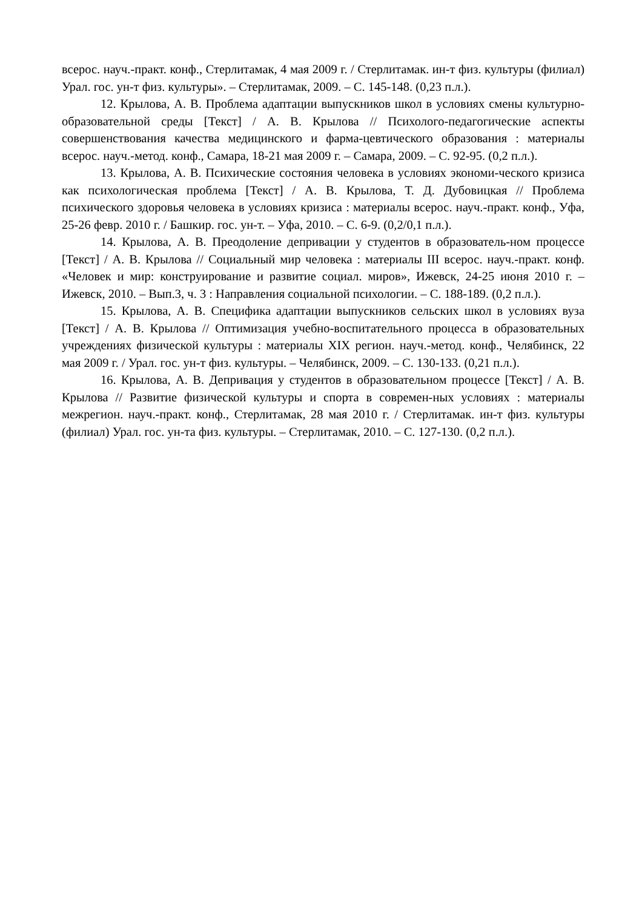всерос. науч.-практ. конф., Стерлитамак, 4 мая 2009 г. / Стерлитамак. ин-т физ. культуры (филиал) Урал. гос. ун-т физ. культуры». – Стерлитамак, 2009. – С. 145-148. (0,23 п.л.).
12. Крылова, А. В. Проблема адаптации выпускников школ в условиях смены культурно-образовательной среды [Текст] / А. В. Крылова // Психолого-педагогические аспекты совершенствования качества медицинского и фарма-цевтического образования : материалы всерос. науч.-метод. конф., Самара, 18-21 мая 2009 г. – Самара, 2009. – С. 92-95. (0,2 п.л.).
13. Крылова, А. В. Психические состояния человека в условиях экономи-ческого кризиса как психологическая проблема [Текст] / А. В. Крылова, Т. Д. Дубовицкая // Проблема психического здоровья человека в условиях кризиса : материалы всерос. науч.-практ. конф., Уфа, 25-26 февр. 2010 г. / Башкир. гос. ун-т. – Уфа, 2010. – С. 6-9. (0,2/0,1 п.л.).
14. Крылова, А. В. Преодоление депривации у студентов в образователь-ном процессе [Текст] / А. В. Крылова // Социальный мир человека : материалы III всерос. науч.-практ. конф. «Человек и мир: конструирование и развитие социал. миров», Ижевск, 24-25 июня 2010 г. – Ижевск, 2010. – Вып.3, ч. 3 : Направления социальной психологии. – С. 188-189. (0,2 п.л.).
15. Крылова, А. В. Специфика адаптации выпускников сельских школ в условиях вуза [Текст] / А. В. Крылова // Оптимизация учебно-воспитательного процесса в образовательных учреждениях физической культуры : материалы XIX регион. науч.-метод. конф., Челябинск, 22 мая 2009 г. / Урал. гос. ун-т физ. культуры. – Челябинск, 2009. – С. 130-133. (0,21 п.л.).
16. Крылова, А. В. Депривация у студентов в образовательном процессе [Текст] / А. В. Крылова // Развитие физической культуры и спорта в современ-ных условиях : материалы межрегион. науч.-практ. конф., Стерлитамак, 28 мая 2010 г. / Стерлитамак. ин-т физ. культуры (филиал) Урал. гос. ун-та физ. культуры. – Стерлитамак, 2010. – С. 127-130. (0,2 п.л.).